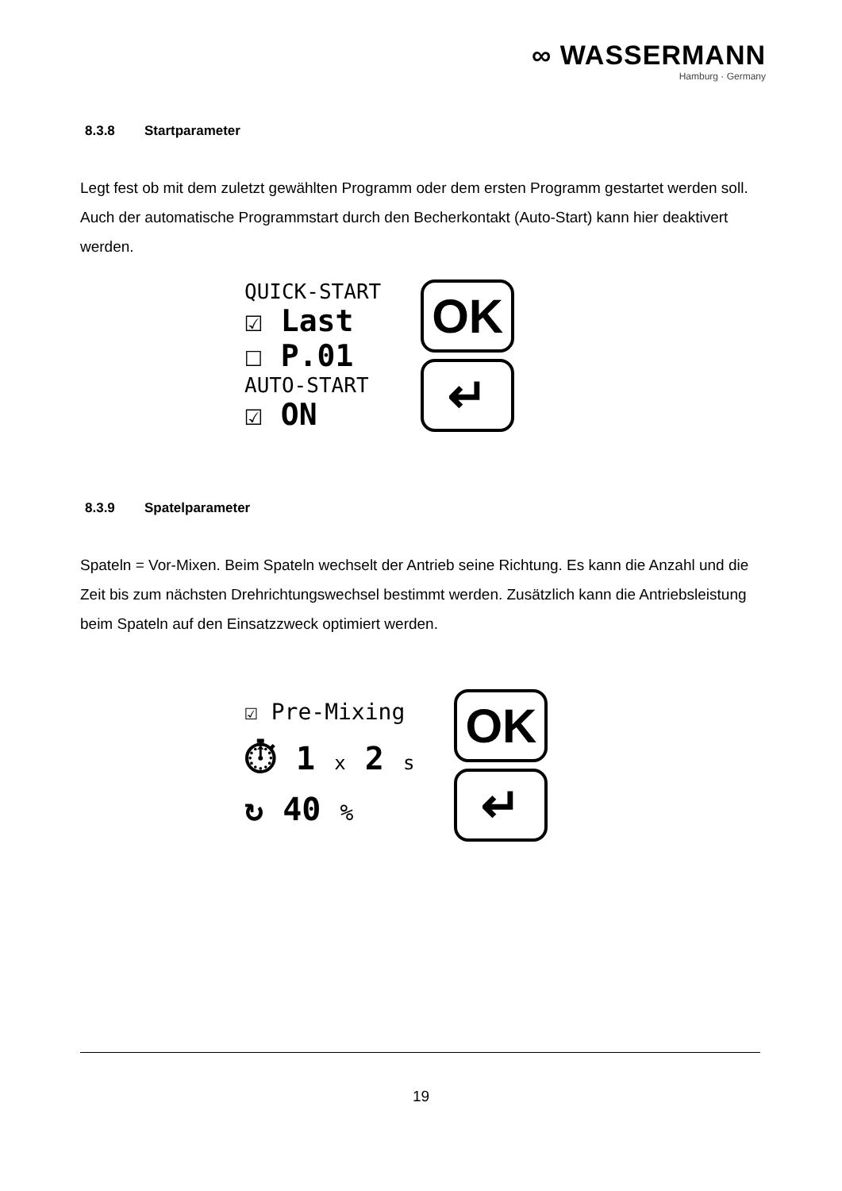∞ WASSERMANN
Hamburg · Germany
8.3.8 Startparameter
Legt fest ob mit dem zuletzt gewählten Programm oder dem ersten Programm gestartet werden soll. Auch der automatische Programmstart durch den Becherkontakt (Auto-Start) kann hier deaktivert werden.
QUICK-START
☑ Last
☐ P.01
AUTO-START
☑ ON
OK
↵
8.3.9 Spatelparameter
Spateln = Vor-Mixen. Beim Spateln wechselt der Antrieb seine Richtung. Es kann die Anzahl und die Zeit bis zum nächsten Drehrichtungswechsel bestimmt werden. Zusätzlich kann die Antriebsleistung beim Spateln auf den Einsatzzweck optimiert werden.
☑ Pre-Mixing
⏱ 1 x 2 s
↻ 40 %
OK
↵
19